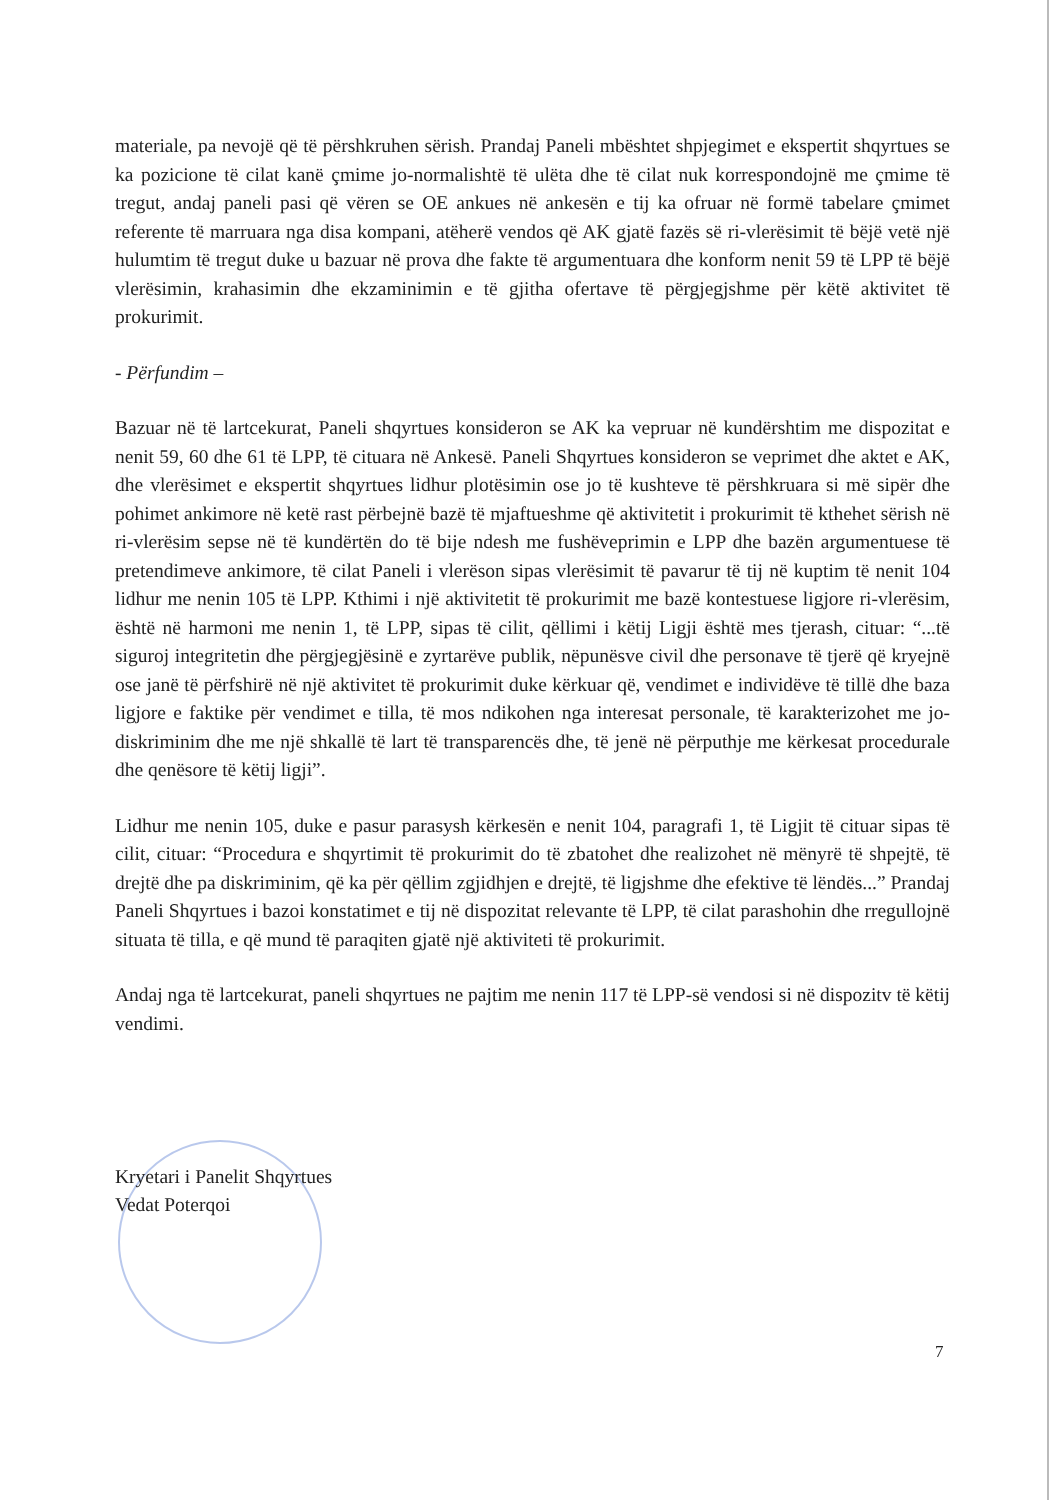materiale, pa nevojë që të përshkruhen sërish. Prandaj Paneli mbështet shpjegimet e ekspertit shqyrtues se ka pozicione të cilat kanë çmime jo-normalishtë të ulëta dhe të cilat nuk korrespondojnë me çmime të tregut, andaj paneli pasi që vëren se OE ankues në ankesën e tij ka ofruar në formë tabelare çmimet referente të marruara nga disa kompani, atëherë vendos që AK gjatë fazës së ri-vlerësimit të bëjë vetë një hulumtim të tregut duke u bazuar në prova dhe fakte të argumentuara dhe konform nenit 59 të LPP të bëjë vlerësimin, krahasimin dhe ekzaminimin e të gjitha ofertave të përgjegjshme për këtë aktivitet të prokurimit.
- Përfundim –
Bazuar në të lartcekurat, Paneli shqyrtues konsideron se AK ka vepruar në kundërshtim me dispozitat e nenit 59, 60 dhe 61 të LPP, të cituara në Ankesë. Paneli Shqyrtues konsideron se veprimet dhe aktet e AK, dhe vlerësimet e ekspertit shqyrtues lidhur plotësimin ose jo të kushteve të përshkruara si më sipër dhe pohimet ankimore në ketë rast përbejnë bazë të mjaftueshme që aktivitetit i prokurimit të kthehet sërish në ri-vlerësim sepse në të kundërtën do të bije ndesh me fushëveprimin e LPP dhe bazën argumentuese të pretendimeve ankimore, të cilat Paneli i vlerëson sipas vlerësimit të pavarur të tij në kuptim të nenit 104 lidhur me nenin 105 të LPP. Kthimi i një aktivitetit të prokurimit me bazë kontestuese ligjore ri-vlerësim, është në harmoni me nenin 1, të LPP, sipas të cilit, qëllimi i këtij Ligji është mes tjerash, cituar: “...të siguroj integritetin dhe përgjegjësinë e zyrtarëve publik, nëpunësve civil dhe personave të tjerë që kryejnë ose janë të përfshirë në një aktivitet të prokurimit duke kërkuar që, vendimet e individëve të tillë dhe baza ligjore e faktike për vendimet e tilla, të mos ndikohen nga interesat personale, të karakterizohet me jo-diskriminim dhe me një shkallë të lart të transparencës dhe, të jenë në përputhje me kërkesat procedurale dhe qenësore të këtij ligji”.
Lidhur me nenin 105, duke e pasur parasysh kërkesën e nenit 104, paragrafi 1, të Ligjit të cituar sipas të cilit, cituar: “Procedura e shqyrtimit të prokurimit do të zbatohet dhe realizohet në mënyrë të shpejtë, të drejtë dhe pa diskriminim, që ka për qëllim zgjidhjen e drejtë, të ligjshme dhe efektive të lëndës...” Prandaj Paneli Shqyrtues i bazoi konstatimet e tij në dispozitat relevante të LPP, të cilat parashohin dhe rregullojnë situata të tilla, e që mund të paraqiten gjatë një aktiviteti të prokurimit.
Andaj nga të lartcekurat, paneli shqyrtues ne pajtim me nenin 117 të LPP-së vendosi si në dispozitv të këtij vendimi.
Kryetari i Panelit Shqyrtues
Vedat Poterqoi
7